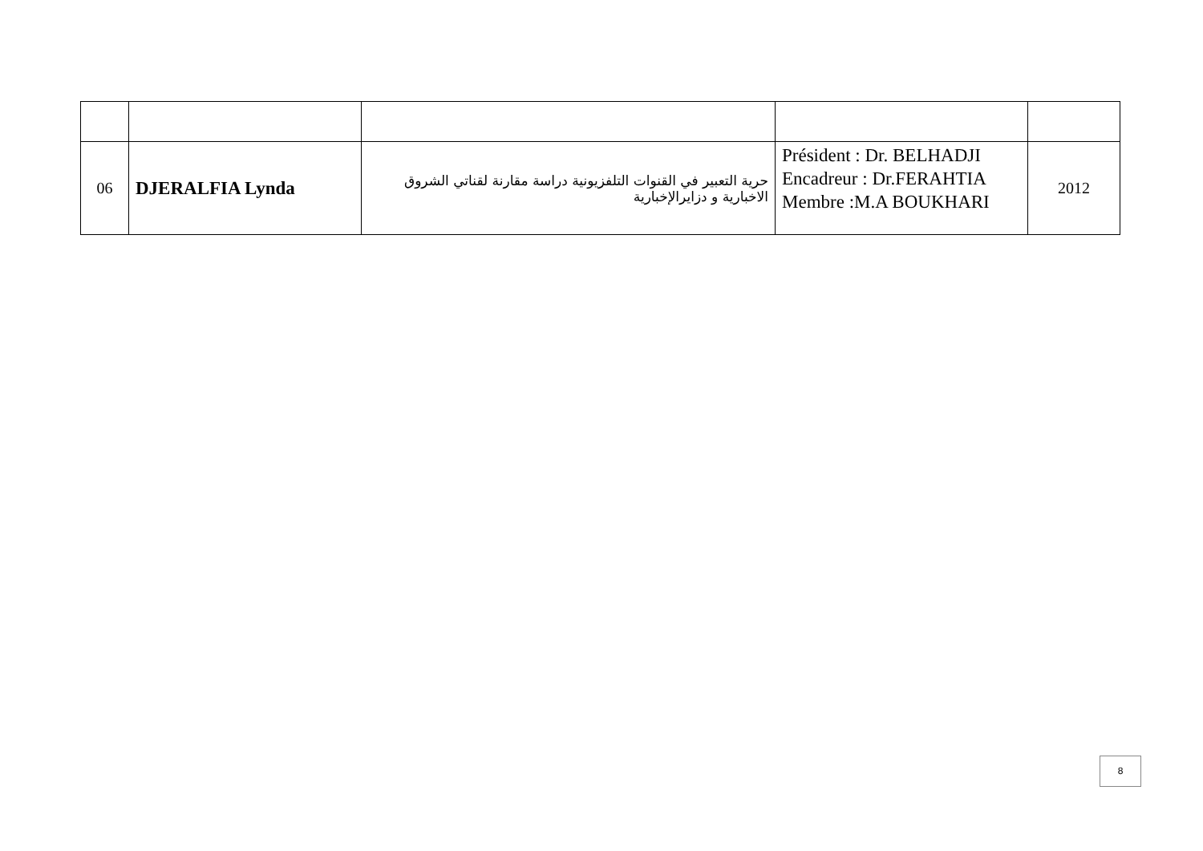| 06 | DJERALFIA Lynda | حرية التعبير في القنوات التلفزيونية دراسة مقارنة لقناتي الشروق الاخبارية و دزايرالإخبارية | Président : Dr. BELHADJI Encadreur : Dr.FERAHTIA Membre :M.A BOUKHARI | 2012 |
8